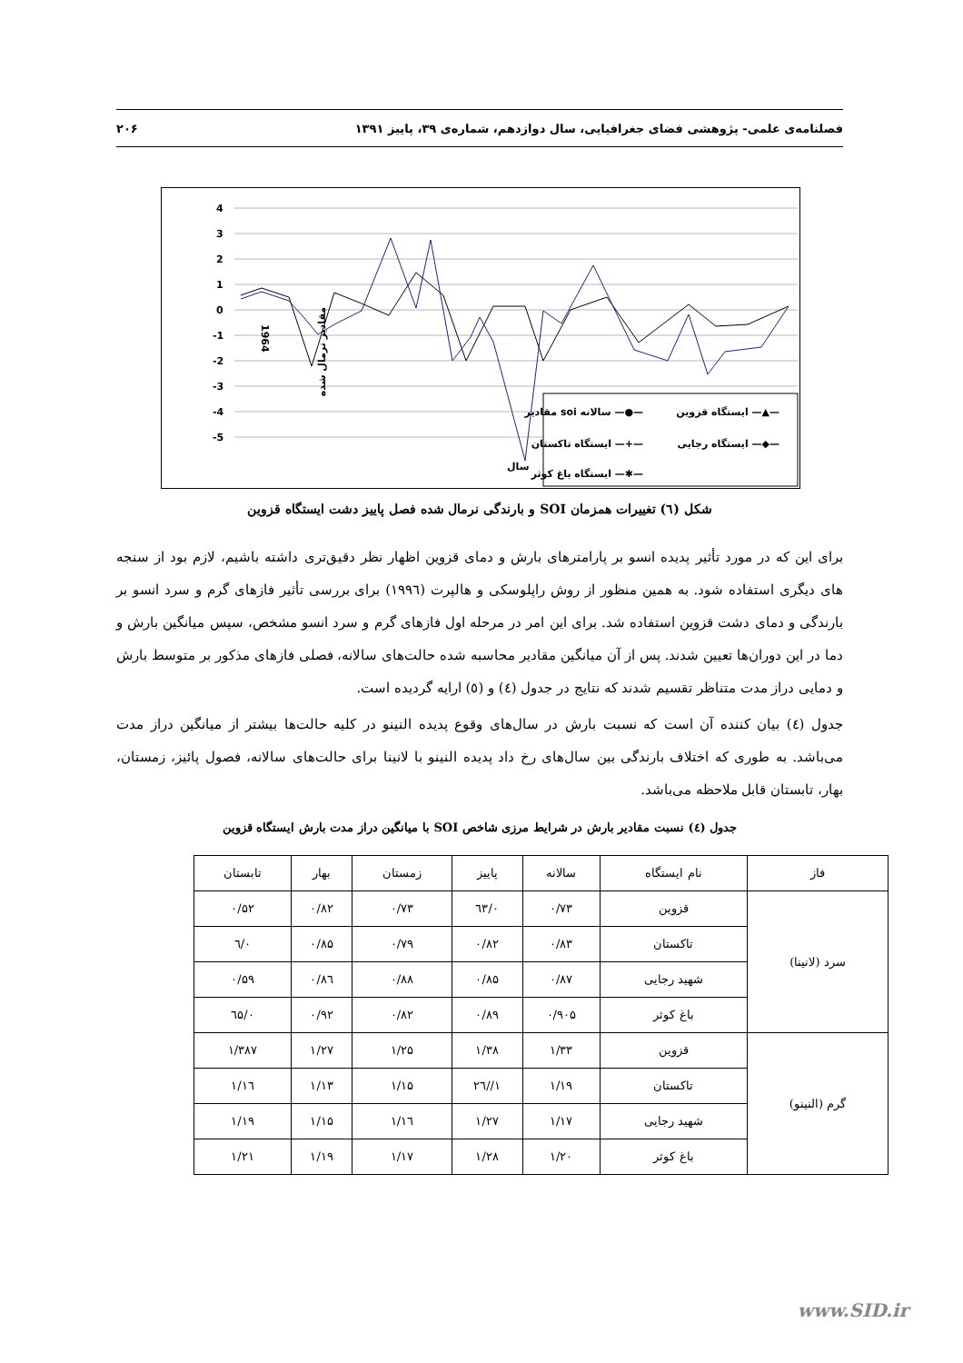فصلنامه‌ی علمی- پژوهشی فضای جغرافیایی، سال دوازدهم، شماره‌ی ۳۹، پاییز ۱۳۹۱ ۲۰۶
4
3
2
1
0
-1
-2
-3
-4
-5
1964
مقادیر نرمال شده
سال
ایستگاه قزوین —▲—
مقادیر soi سالانه —●—
ایستگاه رجایی —◆—
ایستگاه تاکستان —+—
ایستگاه باغ کوثر —✱—
شکل (٦) تغییرات همزمان SOI و بارندگی نرمال شده فصل پاییز دشت ایستگاه قزوین
برای این که در مورد تأثیر پدیده انسو بر پارامترهای بارش و دمای قزوین اظهار نظر دقیق‌تری داشته باشیم، لازم بود از سنجه های دیگری استفاده شود. به همین منظور از روش راپلوسکی و هالپرت (١٩٩٦) برای بررسی تأثیر فازهای گرم و سرد انسو بر بارندگی و دمای دشت قزوین استفاده شد. برای این امر در مرحله اول فازهای گرم و سرد انسو مشخص، سپس میانگین بارش و دما در این دوران‌ها تعیین شدند. پس از آن میانگین مقادیر محاسبه شده حالت‌های سالانه، فصلی فازهای مذکور بر متوسط بارش و دمایی دراز مدت متناظر تقسیم شدند که نتایج در جدول (٤) و (٥) ارایه گردیده است.
جدول (٤) بیان کننده آن است که نسبت بارش در سال‌های وقوع پدیده النینو در کلیه حالت‌ها بیشتر از میانگین دراز مدت می‌باشد. به طوری که اختلاف بارندگی بین سال‌های رخ داد پدیده النینو با لانینا برای حالت‌های سالانه، فصول پائیز، زمستان، بهار، تابستان قابل ملاحظه می‌باشد.
جدول (٤) نسبت مقادیر بارش در شرایط مرزی شاخص SOI با میانگین دراز مدت بارش ایستگاه قزوین
| فاز | نام ایستگاه | سالانه | پاییز | زمستان | بهار | تابستان |
| --- | --- | --- | --- | --- | --- | --- |
| سرد (لانینا) | قزوین | ۰/۷۳ | ۰/٦۳ | ۰/۷۳ | ۰/۸۲ | ۰/۵۲ |
| | تاکستان | ۰/۸۳ | ۰/۸۲ | ۰/۷۹ | ۰/۸۵ | ۰/٦ |
| | شهید رجایی | ۰/۸۷ | ۰/۸۵ | ۰/۸۸ | ۰/۸٦ | ۰/۵۹ |
| | باغ کوثر | ۰/۹۰۵ | ۰/۸۹ | ۰/۸۲ | ۰/۹۲ | ۰/٦۵ |
| گرم (النینو) | قزوین | ۱/۳۳ | ۱/۳۸ | ۱/۲۵ | ۱/۲۷ | ۱/۳۸۷ |
| | تاکستان | ۱/۱۹ | ۱//۲٦ | ۱/۱۵ | ۱/۱۳ | ۱/۱٦ |
| | شهید رجایی | ۱/۱۷ | ۱/۲۷ | ۱/۱٦ | ۱/۱۵ | ۱/۱۹ |
| | باغ کوثر | ۱/۲۰ | ۱/۲۸ | ۱/۱۷ | ۱/۱۹ | ۱/۲۱ |
www.SID.ir